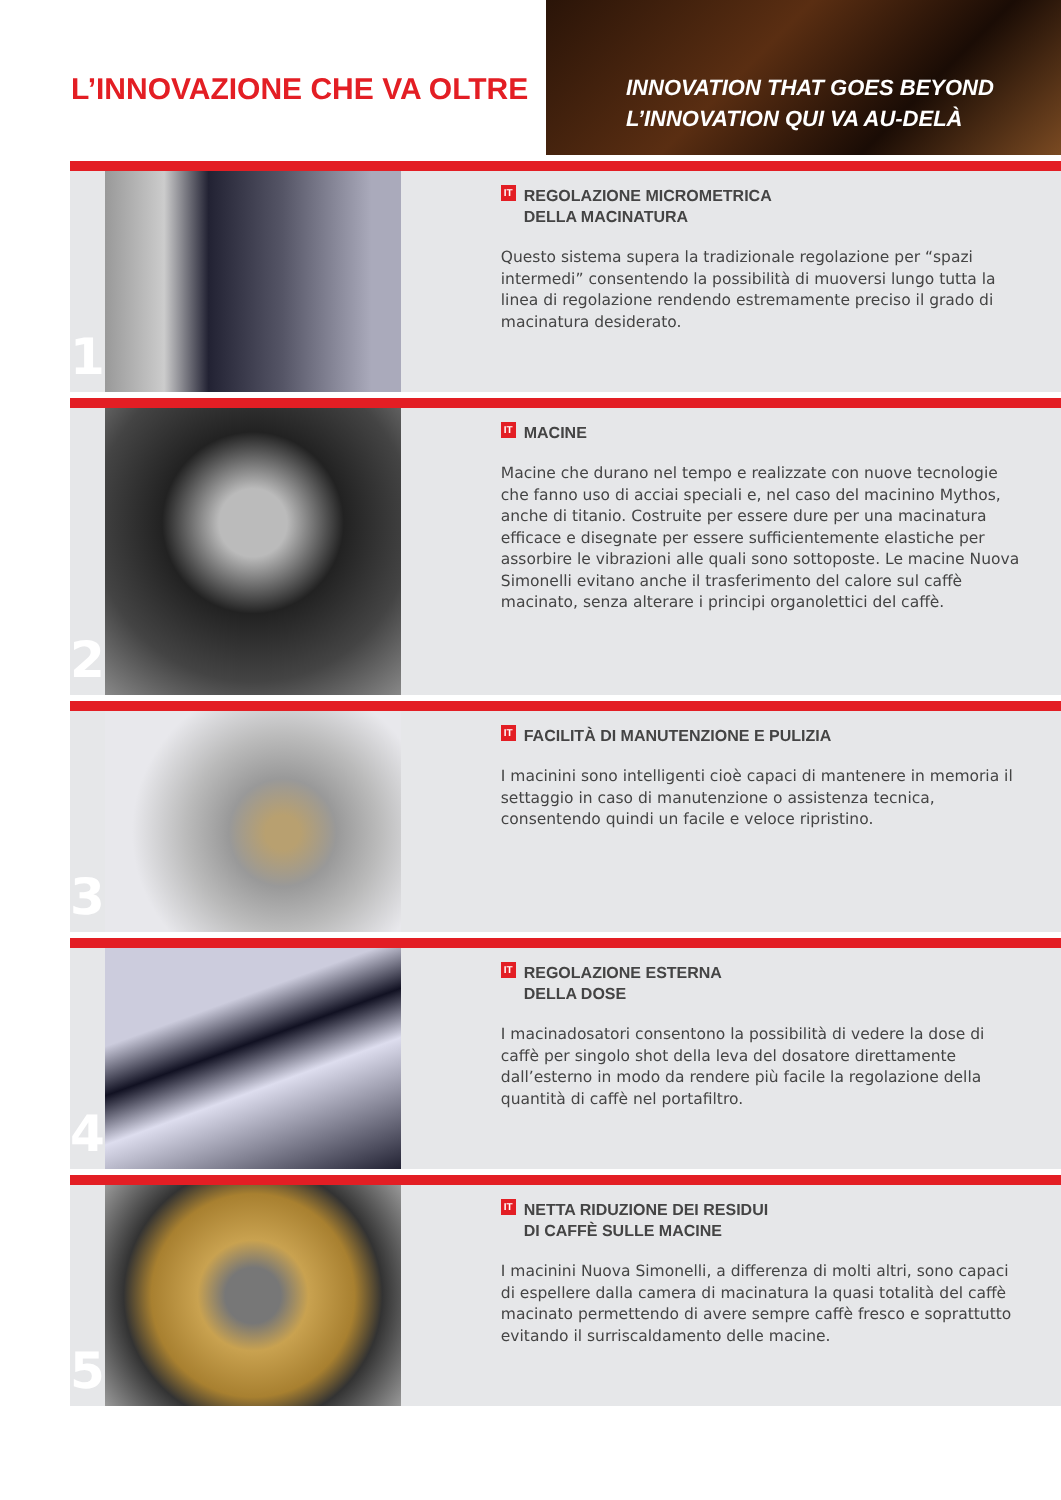L’INNOVAZIONE CHE VA OLTRE
INNOVATION THAT GOES BEYOND
L’INNOVATION QUI VA AU-DELÀ
1
IT REGOLAZIONE MICROMETRICA
DELLA MACINATURA
Questo sistema supera la tradizionale regolazione per “spazi intermedi” consentendo la possibilità di muoversi lungo tutta la linea di regolazione rendendo estremamente preciso il grado di macinatura desiderato.
2
IT MACINE
Macine che durano nel tempo e realizzate con nuove tecnologie che fanno uso di acciai speciali e, nel caso del macinino Mythos, anche di titanio. Costruite per essere dure per una macinatura efficace e disegnate per essere sufficientemente elastiche per assorbire le vibrazioni alle quali sono sottoposte. Le macine Nuova Simonelli evitano anche il trasferimento del calore sul caffè macinato, senza alterare i principi organolettici del caffè.
3
IT FACILITÀ DI MANUTENZIONE E PULIZIA
I macinini sono intelligenti cioè capaci di mantenere in memoria il settaggio in caso di manutenzione o assistenza tecnica, consentendo quindi un facile e veloce ripristino.
4
IT REGOLAZIONE ESTERNA
DELLA DOSE
I macinadosatori consentono la possibilità di vedere la dose di caffè per singolo shot della leva del dosatore direttamente dall’esterno in modo da rendere più facile la regolazione della quantità di caffè nel portafiltro.
5
IT NETTA RIDUZIONE DEI RESIDUI
DI CAFFÈ SULLE MACINE
I macinini Nuova Simonelli, a differenza di molti altri, sono capaci di espellere dalla camera di macinatura la quasi totalità del caffè macinato permettendo di avere sempre caffè fresco e soprattutto evitando il surriscaldamento delle macine.